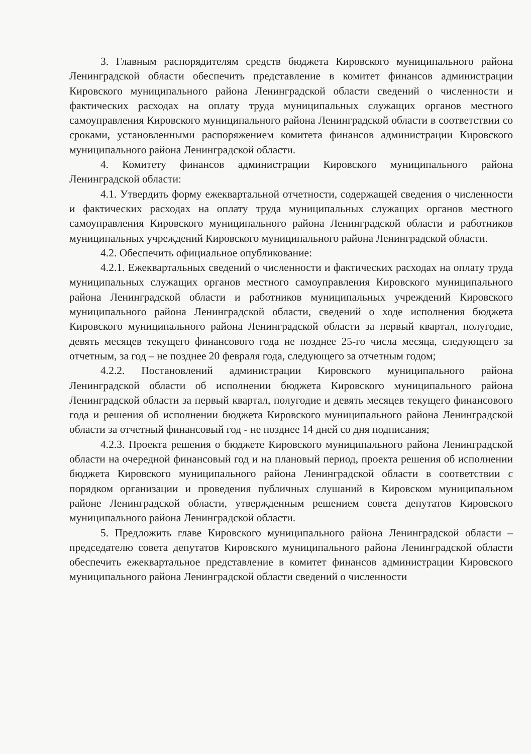3. Главным распорядителям средств бюджета Кировского муниципального района Ленинградской области обеспечить представление в комитет финансов администрации Кировского муниципального района Ленинградской области сведений о численности и фактических расходах на оплату труда муниципальных служащих органов местного самоуправления Кировского муниципального района Ленинградской области в соответствии со сроками, установленными распоряжением комитета финансов администрации Кировского муниципального района Ленинградской области.
4. Комитету финансов администрации Кировского муниципального района Ленинградской области:
4.1. Утвердить форму ежеквартальной отчетности, содержащей сведения о численности и фактических расходах на оплату труда муниципальных служащих органов местного самоуправления Кировского муниципального района Ленинградской области и работников муниципальных учреждений Кировского муниципального района Ленинградской области.
4.2. Обеспечить официальное опубликование:
4.2.1. Ежеквартальных сведений о численности и фактических расходах на оплату труда муниципальных служащих органов местного самоуправления Кировского муниципального района Ленинградской области и работников муниципальных учреждений Кировского муниципального района Ленинградской области, сведений о ходе исполнения бюджета Кировского муниципального района Ленинградской области за первый квартал, полугодие, девять месяцев текущего финансового года не позднее 25-го числа месяца, следующего за отчетным, за год – не позднее 20 февраля года, следующего за отчетным годом;
4.2.2. Постановлений администрации Кировского муниципального района Ленинградской области об исполнении бюджета Кировского муниципального района Ленинградской области за первый квартал, полугодие и девять месяцев текущего финансового года и решения об исполнении бюджета Кировского муниципального района Ленинградской области за отчетный финансовый год - не позднее 14 дней со дня подписания;
4.2.3. Проекта решения о бюджете Кировского муниципального района Ленинградской области на очередной финансовый год и на плановый период, проекта решения об исполнении бюджета Кировского муниципального района Ленинградской области в соответствии с порядком организации и проведения публичных слушаний в Кировском муниципальном районе Ленинградской области, утвержденным решением совета депутатов Кировского муниципального района Ленинградской области.
5. Предложить главе Кировского муниципального района Ленинградской области – председателю совета депутатов Кировского муниципального района Ленинградской области обеспечить ежеквартальное представление в комитет финансов администрации Кировского муниципального района Ленинградской области сведений о численности